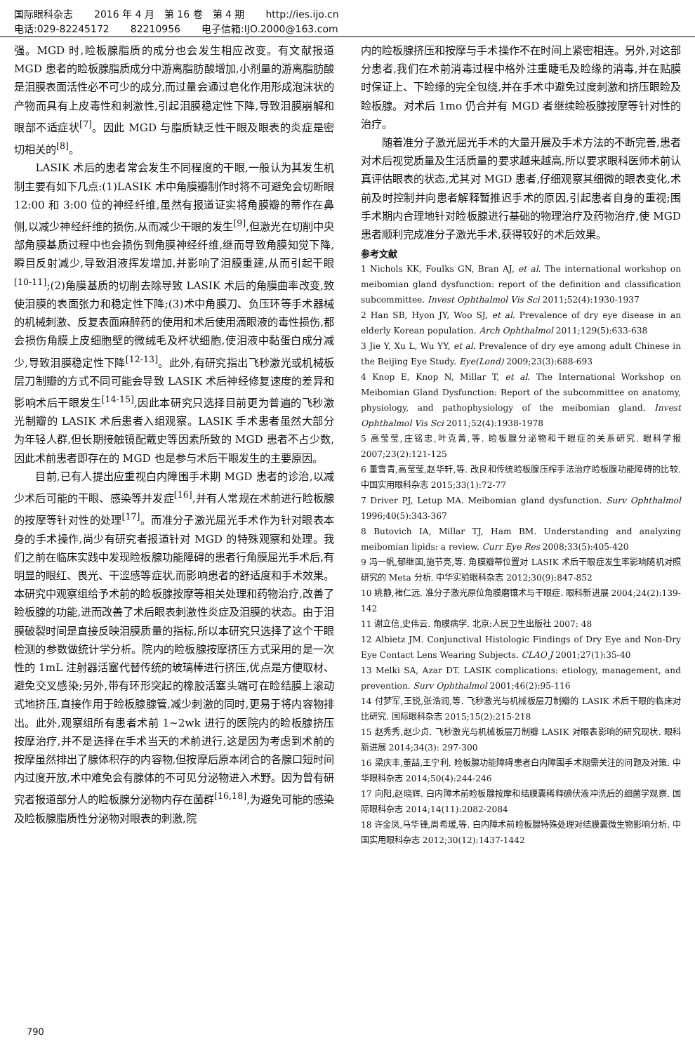国际眼科杂志 2016 年 4 月　第 16 卷　第 4 期 http://ies.ijo.cn
电话:029-82245172 82210956 电子信箱:IJO.2000@163.com
强。MGD 时,睑板腺脂质的成分也会发生相应改变。有文献报道 MGD 患者的睑板腺脂质成分中游离脂肪酸增加,小剂量的游离脂肪酸是泪膜表面活性必不可少的成分,而过量会通过皂化作用形成泡沫状的产物而具有上皮毒性和刺激性,引起泪膜稳定性下降,导致泪膜崩解和眼部不适症状<sup>[7]</sup>。因此 MGD 与脂质缺乏性干眼及眼表的炎症是密切相关的<sup>[8]</sup>。
LASIK 术后的患者常会发生不同程度的干眼,一般认为其发生机制主要有如下几点:(1)LASIK 术中角膜瓣制作时将不可避免会切断眼 12:00 和 3:00 位的神经纤维,虽然有报道证实将角膜瓣的蒂作在鼻侧,以减少神经纤维的损伤,从而减少干眼的发生<sup>[9]</sup>,但激光在切削中央部角膜基质过程中也会损伤到角膜神经纤维,继而导致角膜知觉下降,瞬目反射减少,导致泪液挥发增加,并影响了泪膜重建,从而引起干眼<sup>[10-11]</sup>;(2)角膜基质的切削去除导致 LASIK 术后的角膜曲率改变,致使泪膜的表面张力和稳定性下降;(3)术中角膜刀、负压环等手术器械的机械刺激、反复表面麻醉药的使用和术后使用滴眼液的毒性损伤,都会损伤角膜上皮细胞壁的微绒毛及杯状细胞,使泪液中黏蛋白成分减少,导致泪膜稳定性下降<sup>[12-13]</sup>。此外,有研究指出飞秒激光或机械板层刀制瓣的方式不同可能会导致 LASIK 术后神经修复速度的差异和影响术后干眼发生<sup>[14-15]</sup>,因此本研究只选择目前更为普遍的飞秒激光制瓣的 LASIK 术后患者入组观察。LASIK 手术患者虽然大部分为年轻人群,但长期接触镜配戴史等因素所致的 MGD 患者不占少数,因此术前患者即存在的 MGD 也是参与术后干眼发生的主要原因。
目前,已有人提出应重视白内障围手术期 MGD 患者的诊治,以减少术后可能的干眼、感染等并发症<sup>[16]</sup>,并有人常规在术前进行睑板腺的按摩等针对性的处理<sup>[17]</sup>。而准分子激光屈光手术作为针对眼表本身的手术操作,尚少有研究者报道针对 MGD 的特殊观察和处理。我们之前在临床实践中发现睑板腺功能障碍的患者行角膜屈光手术后,有明显的眼红、畏光、干涩感等症状,而影响患者的舒适度和手术效果。本研究中观察组给予术前的睑板腺按摩等相关处理和药物治疗,改善了睑板腺的功能,进而改善了术后眼表刺激性炎症及泪膜的状态。由于泪膜破裂时间是直接反映泪膜质量的指标,所以本研究只选择了这个干眼检测的参数做统计学分析。院内的睑板腺按摩挤压方式采用的是一次性的 1mL 注射器活塞代替传统的玻璃棒进行挤压,优点是方便取材、避免交叉感染;另外,带有环形突起的橡胶活塞头端可在睑结膜上滚动式地挤压,直接作用于睑板腺腺管,减少刺激的同时,更易于将内容物排出。此外,观察组所有患者术前 1~2wk 进行的医院内的睑板腺挤压按摩治疗,并不是选择在手术当天的术前进行,这是因为考虑到术前的按摩虽然排出了腺体积存的内容物,但按摩后原本闭合的各腺口短时间内过度开放,术中难免会有腺体的不可见分泌物进入术野。因为曾有研究者报道部分人的睑板腺分泌物内存在菌群<sup>[16,18]</sup>,为避免可能的感染及睑板腺脂质性分泌物对眼表的刺激,院
内的睑板腺挤压和按摩与手术操作不在时间上紧密相连。另外,对这部分患者,我们在术前消毒过程中格外注重睫毛及睑缘的消毒,并在贴膜时保证上、下睑缘的完全包绕,并在手术中避免过度刺激和挤压眼睑及睑板腺。对术后 1mo 仍合并有 MGD 者继续睑板腺按摩等针对性的治疗。
随着准分子激光屈光手术的大量开展及手术方法的不断完善,患者对术后视觉质量及生活质量的要求越来越高,所以要求眼科医师术前认真评估眼表的状态,尤其对 MGD 患者,仔细观察其细微的眼表变化,术前及时控制并向患者解释暂推迟手术的原因,引起患者自身的重视;围手术期内合理地针对睑板腺进行基础的物理治疗及药物治疗,使 MGD 患者顺利完成准分子激光手术,获得较好的术后效果。
参考文献
1 Nichols KK, Foulks GN, Bran AJ, et al. The international workshop on meibomian gland dysfunction: report of the definition and classification subcommittee. Invest Ophthalmol Vis Sci 2011;52(4):1930-1937
2 Han SB, Hyon JY, Woo SJ, et al. Prevalence of dry eye disease in an elderly Korean population. Arch Ophthalmol 2011;129(5):633-638
3 Jie Y, Xu L, Wu YY, et al. Prevalence of dry eye among adult Chinese in the Beijing Eye Study. Eye(Lond) 2009;23(3):688-693
4 Knop E, Knop N, Millar T, et al. The International Workshop on Meibomian Gland Dysfunction: Report of the subcommittee on anatomy, physiology, and pathophysiology of the meibomian gland. Invest Ophthalmol Vis Sci 2011;52(4):1938-1978
5 高莹莹,庄铭忠,叶克菁,等. 睑板腺分泌物和干眼症的关系研究. 眼科学报 2007;23(2):121-125
6 董雪青,高莹莹,赵华轩,等. 改良和传统睑板腺压榨手法治疗睑板腺功能障碍的比较. 中国实用眼科杂志 2015;33(1):72-77
7 Driver PJ, Letup MA. Meibomian gland dysfunction. Surv Ophthalmol 1996;40(5):343-367
8 Butovich IA, Millar TJ, Ham BM. Understanding and analyzing meibomian lipids: a review. Curr Eye Res 2008;33(5):405-420
9 冯一帆,郁继国,施节亮,等. 角膜瓣蒂位置对 LASIK 术后干眼症发生率影响随机对照研究的 Meta 分析. 中华实验眼科杂志 2012;30(9):847-852
10 姚静,褚仁远. 准分子激光原位角膜磨镶术与干眼症. 眼科新进展 2004;24(2):139-142
11 谢立信,史伟云. 角膜病学. 北京:人民卫生出版社 2007: 48
12 Albietz JM. Conjunctival Histologic Findings of Dry Eye and Non-Dry Eye Contact Lens Wearing Subjects. CLAO J 2001;27(1):35-40
13 Melki SA, Azar DT. LASIK complications: etiology, management, and prevention. Surv Ophthalmol 2001;46(2):95-116
14 付梦军,王锐,张浩润,等. 飞秒激光与机械板层刀制瓣的 LASIK 术后干眼的临床对比研究. 国际眼科杂志 2015;15(2):215-218
15 赵秀秀,赵少贞. 飞秒激光与机械板层刀制瓣 LASIK 对眼表影响的研究现状. 眼科新进展 2014;34(3): 297-300
16 梁庆丰,董喆,王宁利. 睑板腺功能障碍患者白内障围手术期需关注的问题及对策. 中华眼科杂志 2014;50(4):244-246
17 向阳,赵晓辉. 白内障术前睑板腺按摩和结膜囊稀释碘伏液冲洗后的细菌学观察. 国际眼科杂志 2014;14(11):2082-2084
18 许金凤,马华锋,周希瑗,等. 白内障术前睑板腺特殊处理对结膜囊微生物影响分析. 中国实用眼科杂志 2012;30(12):1437-1442
790